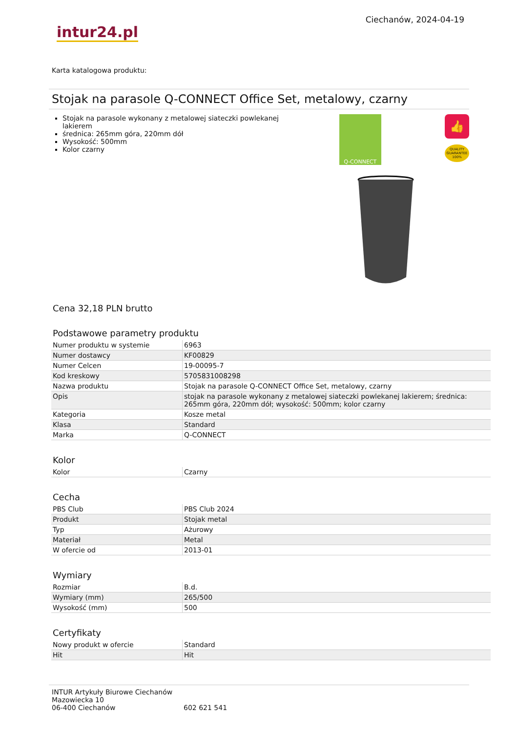intur24.pl
Ciechanów, 2024-04-19
Karta katalogowa produktu:
Stojak na parasole Q-CONNECT Office Set, metalowy, czarny
Stojak na parasole wykonany z metalowej siateczki powlekanej lakierem
średnica: 265mm góra, 220mm dół
Wysokość: 500mm
Kolor czarny
Q-CONNECT
👍
QUALITY GUARANTEE 100%
Cena 32,18 PLN brutto
Podstawowe parametry produktu
| Numer produktu w systemie | 6963 |
| Numer dostawcy | KF00829 |
| Numer Celcen | 19-00095-7 |
| Kod kreskowy | 5705831008298 |
| Nazwa produktu | Stojak na parasole Q-CONNECT Office Set, metalowy, czarny |
| Opis | stojak na parasole wykonany z metalowej siateczki powlekanej lakierem; średnica: 265mm góra, 220mm dół; wysokość: 500mm; kolor czarny |
| Kategoria | Kosze metal |
| Klasa | Standard |
| Marka | Q-CONNECT |
Kolor
| Kolor | Czarny |
Cecha
| PBS Club | PBS Club 2024 |
| Produkt | Stojak metal |
| Typ | Ażurowy |
| Materiał | Metal |
| W ofercie od | 2013-01 |
Wymiary
| Rozmiar | B.d. |
| Wymiary (mm) | 265/500 |
| Wysokość (mm) | 500 |
Certyfikaty
| Nowy produkt w ofercie | Standard |
| Hit | Hit |
INTUR Artykuły Biurowe Ciechanów
Mazowiecka 10
06-400 Ciechanów
602 621 541